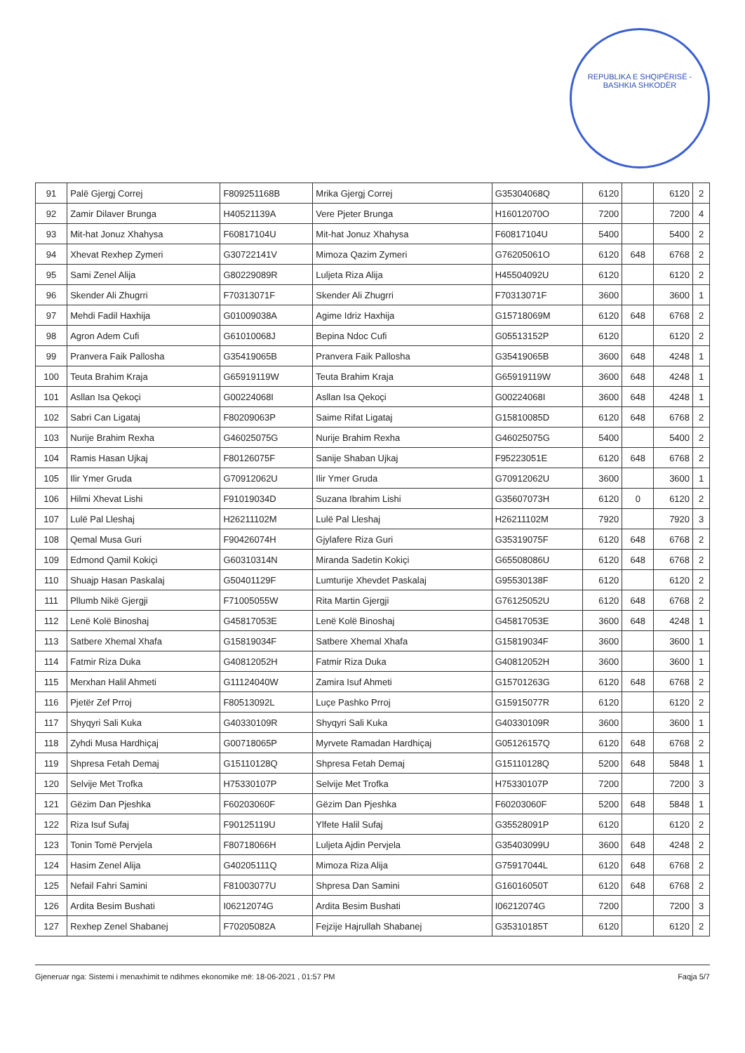REPUBLIKA E SHQIPËRISË - BASHKIA SHKODËR
| 91 | Palë Gjergj Correj | F809251168B | Mrika Gjergj Correj | G35304068Q | 6120 | | 6120 | 2 |
| 92 | Zamir Dilaver Brunga | H40521139A | Vere Pjeter Brunga | H16012070O | 7200 | | 7200 | 4 |
| 93 | Mit-hat Jonuz Xhahysa | F60817104U | Mit-hat Jonuz Xhahysa | F60817104U | 5400 | | 5400 | 2 |
| 94 | Xhevat Rexhep Zymeri | G30722141V | Mimoza Qazim Zymeri | G76205061O | 6120 | 648 | 6768 | 2 |
| 95 | Sami Zenel Alija | G80229089R | Luljeta Riza Alija | H45504092U | 6120 | | 6120 | 2 |
| 96 | Skender Ali Zhugrri | F70313071F | Skender Ali Zhugrri | F70313071F | 3600 | | 3600 | 1 |
| 97 | Mehdi Fadil Haxhija | G01009038A | Agime Idriz Haxhija | G15718069M | 6120 | 648 | 6768 | 2 |
| 98 | Agron Adem Cufi | G61010068J | Bepina Ndoc Cufi | G05513152P | 6120 | | 6120 | 2 |
| 99 | Pranvera Faik Pallosha | G35419065B | Pranvera Faik Pallosha | G35419065B | 3600 | 648 | 4248 | 1 |
| 100 | Teuta Brahim Kraja | G65919119W | Teuta Brahim Kraja | G65919119W | 3600 | 648 | 4248 | 1 |
| 101 | Asllan Isa Qekoçi | G00224068I | Asllan Isa Qekoçi | G00224068I | 3600 | 648 | 4248 | 1 |
| 102 | Sabri Can Ligataj | F80209063P | Saime Rifat Ligataj | G15810085D | 6120 | 648 | 6768 | 2 |
| 103 | Nurije Brahim Rexha | G46025075G | Nurije Brahim Rexha | G46025075G | 5400 | | 5400 | 2 |
| 104 | Ramis Hasan Ujkaj | F80126075F | Sanije Shaban Ujkaj | F95223051E | 6120 | 648 | 6768 | 2 |
| 105 | Ilir Ymer Gruda | G70912062U | Ilir Ymer Gruda | G70912062U | 3600 | | 3600 | 1 |
| 106 | Hilmi Xhevat Lishi | F91019034D | Suzana Ibrahim Lishi | G35607073H | 6120 | 0 | 6120 | 2 |
| 107 | Lulë Pal Lleshaj | H26211102M | Lulë Pal Lleshaj | H26211102M | 7920 | | 7920 | 3 |
| 108 | Qemal Musa Guri | F90426074H | Gjylafere Riza Guri | G35319075F | 6120 | 648 | 6768 | 2 |
| 109 | Edmond Qamil Kokiçi | G60310314N | Miranda Sadetin Kokiçi | G65508086U | 6120 | 648 | 6768 | 2 |
| 110 | Shuajp Hasan Paskalaj | G50401129F | Lumturije Xhevdet Paskalaj | G95530138F | 6120 | | 6120 | 2 |
| 111 | Pllumb Nikë Gjergji | F71005055W | Rita Martin Gjergji | G76125052U | 6120 | 648 | 6768 | 2 |
| 112 | Lenë Kolë Binoshaj | G45817053E | Lenë Kolë Binoshaj | G45817053E | 3600 | 648 | 4248 | 1 |
| 113 | Satbere Xhemal Xhafa | G15819034F | Satbere Xhemal Xhafa | G15819034F | 3600 | | 3600 | 1 |
| 114 | Fatmir Riza Duka | G40812052H | Fatmir Riza Duka | G40812052H | 3600 | | 3600 | 1 |
| 115 | Merxhan Halil Ahmeti | G11124040W | Zamira Isuf Ahmeti | G15701263G | 6120 | 648 | 6768 | 2 |
| 116 | Pjetër Zef Prroj | F80513092L | Luçe Pashko Prroj | G15915077R | 6120 | | 6120 | 2 |
| 117 | Shyqyri Sali Kuka | G40330109R | Shyqyri Sali Kuka | G40330109R | 3600 | | 3600 | 1 |
| 118 | Zyhdi Musa Hardhiçaj | G00718065P | Myrvete Ramadan Hardhiçaj | G05126157Q | 6120 | 648 | 6768 | 2 |
| 119 | Shpresa Fetah Demaj | G15110128Q | Shpresa Fetah Demaj | G15110128Q | 5200 | 648 | 5848 | 1 |
| 120 | Selvije Met Trofka | H75330107P | Selvije Met Trofka | H75330107P | 7200 | | 7200 | 3 |
| 121 | Gëzim Dan Pjeshka | F60203060F | Gëzim Dan Pjeshka | F60203060F | 5200 | 648 | 5848 | 1 |
| 122 | Riza Isuf Sufaj | F90125119U | Ylfete Halil Sufaj | G35528091P | 6120 | | 6120 | 2 |
| 123 | Tonin Tomë Pervjela | F80718066H | Luljeta Ajdin Pervjela | G35403099U | 3600 | 648 | 4248 | 2 |
| 124 | Hasim Zenel Alija | G40205111Q | Mimoza Riza Alija | G75917044L | 6120 | 648 | 6768 | 2 |
| 125 | Nefail Fahri Samini | F81003077U | Shpresa Dan Samini | G16016050T | 6120 | 648 | 6768 | 2 |
| 126 | Ardita Besim Bushati | I06212074G | Ardita Besim Bushati | I06212074G | 7200 | | 7200 | 3 |
| 127 | Rexhep Zenel Shabanej | F70205082A | Fejzije Hajrullah Shabanej | G35310185T | 6120 | | 6120 | 2 |
Gjeneruar nga: Sistemi i menaxhimit te ndihmes ekonomike më: 18-06-2021 , 01:57 PM Faqja 5/7